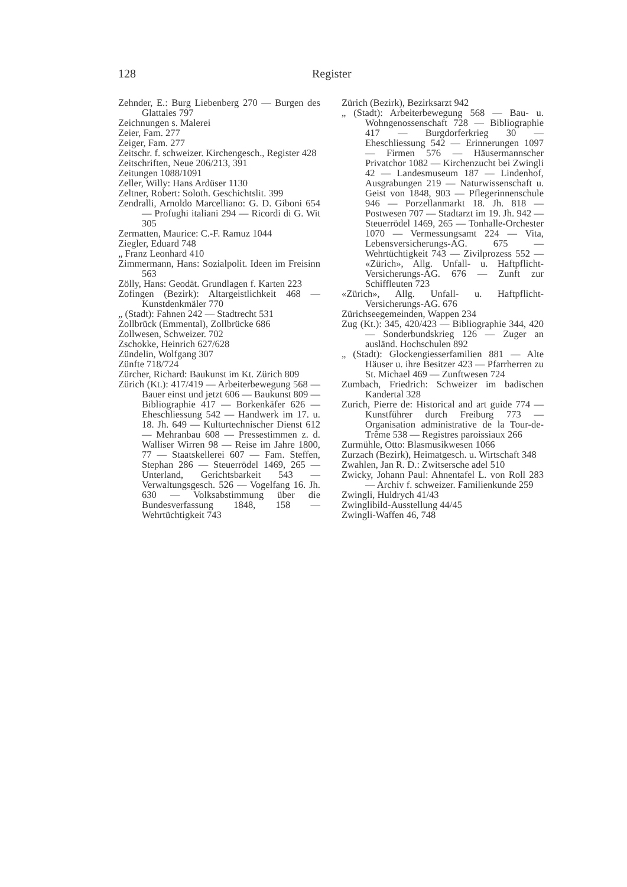128 Register
Zehnder, E.: Burg Liebenberg 270 — Burgen des Glattales 797
Zeichnungen s. Malerei
Zeier, Fam. 277
Zeiger, Fam. 277
Zeitschr. f. schweizer. Kirchengesch., Register 428
Zeitschriften, Neue 206/213, 391
Zeitungen 1088/1091
Zeller, Willy: Hans Ardüser 1130
Zeltner, Robert: Soloth. Geschichtslit. 399
Zendralli, Arnoldo Marcelliano: G. D. Giboni 654 — Profughi italiani 294 — Ricordi di G. Wit 305
Zermatten, Maurice: C.-F. Ramuz 1044
Ziegler, Eduard 748
„ Franz Leonhard 410
Zimmermann, Hans: Sozialpolit. Ideen im Freisinn 563
Zölly, Hans: Geodät. Grundlagen f. Karten 223
Zofingen (Bezirk): Altargeistlichkeit 468 — Kunstdenkmäler 770
„ (Stadt): Fahnen 242 — Stadtrecht 531
Zollbrück (Emmental), Zollbrücke 686
Zollwesen, Schweizer. 702
Zschokke, Heinrich 627/628
Zündelin, Wolfgang 307
Zünfte 718/724
Zürcher, Richard: Baukunst im Kt. Zürich 809
Zürich (Kt.): 417/419 — Arbeiterbewegung 568 — Bauer einst und jetzt 606 — Baukunst 809 — Bibliographie 417 — Borkenkäfer 626 — Eheschliessung 542 — Handwerk im 17. u. 18. Jh. 649 — Kulturtechnischer Dienst 612 — Mehranbau 608 — Pressestimmen z. d. Walliser Wirren 98 — Reise im Jahre 1800, 77 — Staatskellerei 607 — Fam. Steffen, Stephan 286 — Steuerrödel 1469, 265 — Unterland, Gerichtsbarkeit 543 — Verwaltungsgesch. 526 — Vogelfang 16. Jh. 630 — Volksabstimmung über die Bundesverfassung 1848, 158 — Wehrtüchtigkeit 743
Zürich (Bezirk), Bezirksarzt 942
„ (Stadt): Arbeiterbewegung 568 — Bau- u. Wohngenossenschaft 728 — Bibliographie 417 — Burgdorferkrieg 30 — Eheschliessung 542 — Erinnerungen 1097 — Firmen 576 — Häusermannscher Privatchor 1082 — Kirchenzucht bei Zwingli 42 — Landesmuseum 187 — Lindenhof, Ausgrabungen 219 — Naturwissenschaft u. Geist von 1848, 903 — Pflegerinnenschule 946 — Porzellanmarkt 18. Jh. 818 — Postwesen 707 — Stadtarzt im 19. Jh. 942 — Steuerrödel 1469, 265 — Tonhalle-Orchester 1070 — Vermessungsamt 224 — Vita, Lebensversicherungs-AG. 675 — Wehrtüchtigkeit 743 — Zivilprozess 552 — «Zürich», Allg. Unfall- u. Haftpflicht-Versicherungs-AG. 676 — Zunft zur Schiffleuten 723
«Zürich», Allg. Unfall- u. Haftpflicht-Versicherungs-AG. 676
Zürichseegemeinden, Wappen 234
Zug (Kt.): 345, 420/423 — Bibliographie 344, 420 — Sonderbundskrieg 126 — Zuger an ausländ. Hochschulen 892
„ (Stadt): Glockengiesserfamilien 881 — Alte Häuser u. ihre Besitzer 423 — Pfarrherren zu St. Michael 469 — Zunftwesen 724
Zumbach, Friedrich: Schweizer im badischen Kandertal 328
Zurich, Pierre de: Historical and art guide 774 — Kunstführer durch Freiburg 773 — Organisation administrative de la Tour-de-Trême 538 — Registres paroissiaux 266
Zurmühle, Otto: Blasmusikwesen 1066
Zurzach (Bezirk), Heimatgesch. u. Wirtschaft 348
Zwahlen, Jan R. D.: Zwitsersche adel 510
Zwicky, Johann Paul: Ahnentafel L. von Roll 283 — Archiv f. schweizer. Familienkunde 259
Zwingli, Huldrych 41/43
Zwinglibild-Ausstellung 44/45
Zwingli-Waffen 46, 748